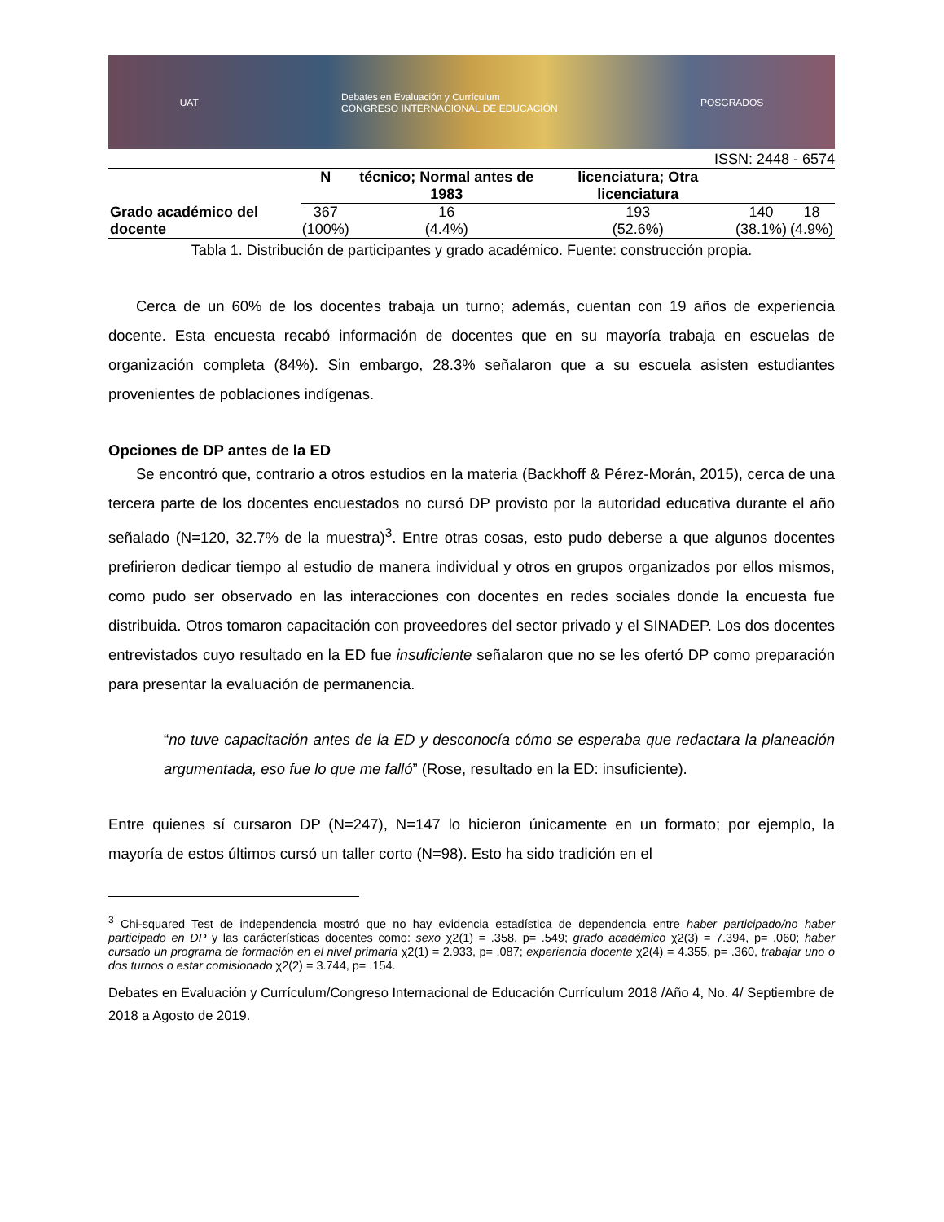UAT Debates en Evaluación y Currículum
CONGRESO INTERNACIONAL DE EDUCACIÓN POSGRADOS
ISSN: 2448 - 6574
| | N | técnico; Normal antes de 1983 | licenciatura; Otra licenciatura | | |
| --- | --- | --- | --- | --- | --- |
| Grado académico del docente | 367 (100%) | 16 (4.4%) | 193 (52.6%) | 140 (38.1%) | 18 (4.9%) |
Tabla 1. Distribución de participantes y grado académico. Fuente: construcción propia.
Cerca de un 60% de los docentes trabaja un turno; además, cuentan con 19 años de experiencia docente. Esta encuesta recabó información de docentes que en su mayoría trabaja en escuelas de organización completa (84%). Sin embargo, 28.3% señalaron que a su escuela asisten estudiantes provenientes de poblaciones indígenas.
Opciones de DP antes de la ED
Se encontró que, contrario a otros estudios en la materia (Backhoff & Pérez-Morán, 2015), cerca de una tercera parte de los docentes encuestados no cursó DP provisto por la autoridad educativa durante el año señalado (N=120, 32.7% de la muestra)<sup>3</sup>. Entre otras cosas, esto pudo deberse a que algunos docentes prefirieron dedicar tiempo al estudio de manera individual y otros en grupos organizados por ellos mismos, como pudo ser observado en las interacciones con docentes en redes sociales donde la encuesta fue distribuida. Otros tomaron capacitación con proveedores del sector privado y el SINADEP. Los dos docentes entrevistados cuyo resultado en la ED fue insuficiente señalaron que no se les ofertó DP como preparación para presentar la evaluación de permanencia.
“no tuve capacitación antes de la ED y desconocía cómo se esperaba que redactara la planeación argumentada, eso fue lo que me falló” (Rose, resultado en la ED: insuficiente).
Entre quienes sí cursaron DP (N=247), N=147 lo hicieron únicamente en un formato; por ejemplo, la mayoría de estos últimos cursó un taller corto (N=98). Esto ha sido tradición en el
<sup>3</sup> Chi-squared Test de independencia mostró que no hay evidencia estadística de dependencia entre haber participado/no haber participado en DP y las carácterísticas docentes como: sexo χ2(1) = .358, p= .549; grado académico χ2(3) = 7.394, p= .060; haber cursado un programa de formación en el nivel primaria χ2(1) = 2.933, p= .087; experiencia docente χ2(4) = 4.355, p= .360, trabajar uno o dos turnos o estar comisionado χ2(2) = 3.744, p= .154.
Debates en Evaluación y Currículum/Congreso Internacional de Educación Currículum 2018 /Año 4, No. 4/ Septiembre de 2018 a Agosto de 2019.